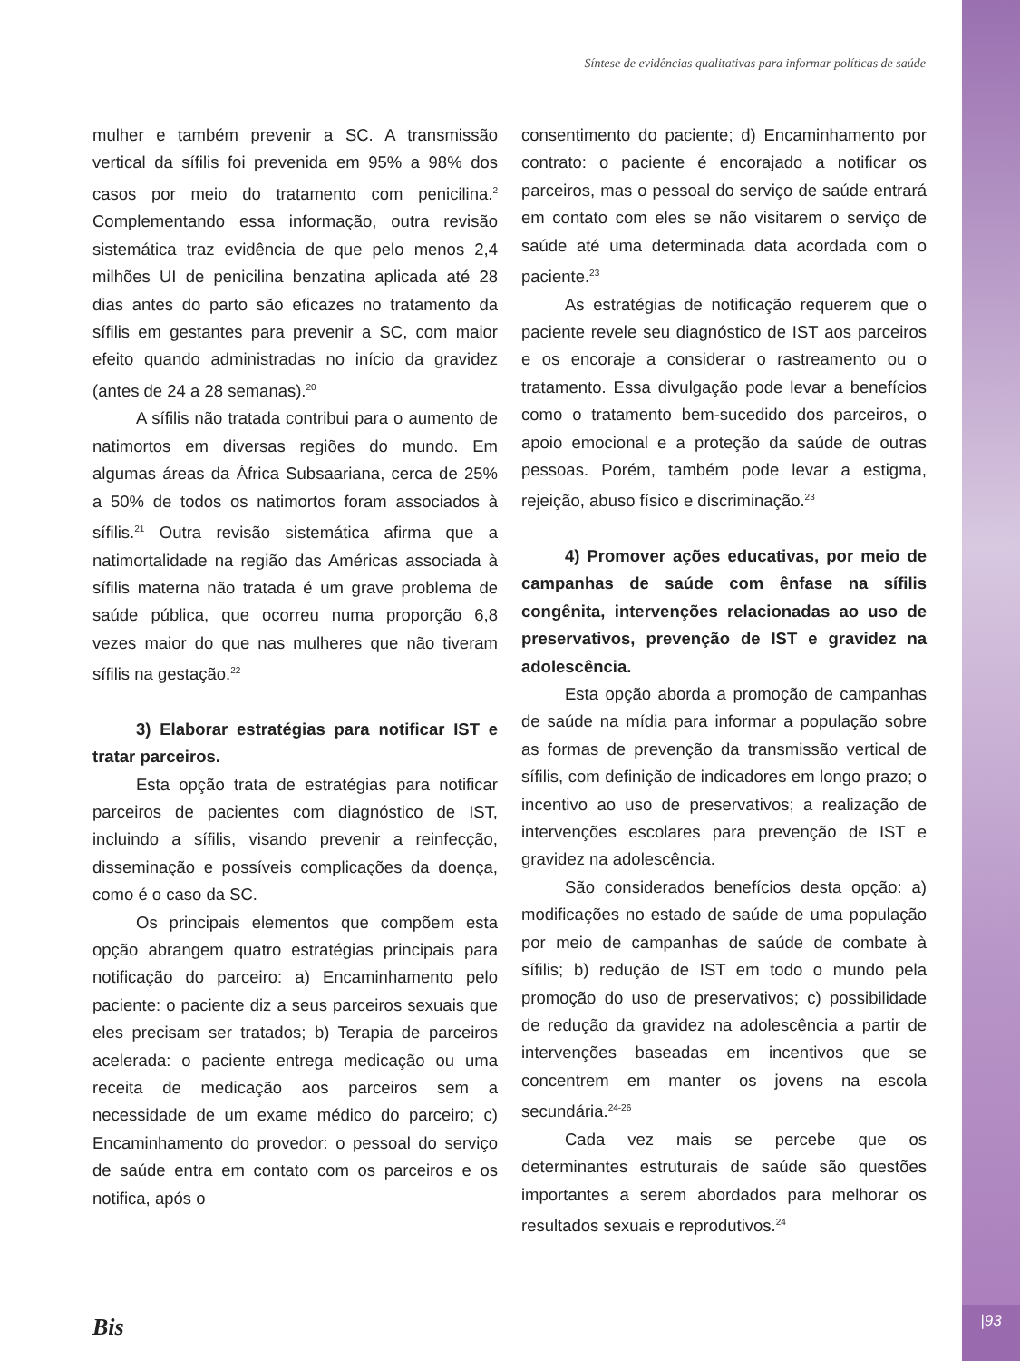Síntese de evidências qualitativas para informar políticas de saúde
mulher e também prevenir a SC. A transmissão vertical da sífilis foi prevenida em 95% a 98% dos casos por meio do tratamento com penicilina.<sup>2</sup> Complementando essa informação, outra revisão sistemática traz evidência de que pelo menos 2,4 milhões UI de penicilina benzatina aplicada até 28 dias antes do parto são eficazes no tratamento da sífilis em gestantes para prevenir a SC, com maior efeito quando administradas no início da gravidez (antes de 24 a 28 semanas).<sup>20</sup>
A sífilis não tratada contribui para o aumento de natimortos em diversas regiões do mundo. Em algumas áreas da África Subsaariana, cerca de 25% a 50% de todos os natimortos foram associados à sífilis.<sup>21</sup> Outra revisão sistemática afirma que a natimortalidade na região das Américas associada à sífilis materna não tratada é um grave problema de saúde pública, que ocorreu numa proporção 6,8 vezes maior do que nas mulheres que não tiveram sífilis na gestação.<sup>22</sup>
3) Elaborar estratégias para notificar IST e tratar parceiros.
Esta opção trata de estratégias para notificar parceiros de pacientes com diagnóstico de IST, incluindo a sífilis, visando prevenir a reinfecção, disseminação e possíveis complicações da doença, como é o caso da SC.
Os principais elementos que compõem esta opção abrangem quatro estratégias principais para notificação do parceiro: a) Encaminhamento pelo paciente: o paciente diz a seus parceiros sexuais que eles precisam ser tratados; b) Terapia de parceiros acelerada: o paciente entrega medicação ou uma receita de medicação aos parceiros sem a necessidade de um exame médico do parceiro; c) Encaminhamento do provedor: o pessoal do serviço de saúde entra em contato com os parceiros e os notifica, após o
consentimento do paciente; d) Encaminhamento por contrato: o paciente é encorajado a notificar os parceiros, mas o pessoal do serviço de saúde entrará em contato com eles se não visitarem o serviço de saúde até uma determinada data acordada com o paciente.<sup>23</sup>
As estratégias de notificação requerem que o paciente revele seu diagnóstico de IST aos parceiros e os encoraje a considerar o rastreamento ou o tratamento. Essa divulgação pode levar a benefícios como o tratamento bem-sucedido dos parceiros, o apoio emocional e a proteção da saúde de outras pessoas. Porém, também pode levar a estigma, rejeição, abuso físico e discriminação.<sup>23</sup>
4) Promover ações educativas, por meio de campanhas de saúde com ênfase na sífilis congênita, intervenções relacionadas ao uso de preservativos, prevenção de IST e gravidez na adolescência.
Esta opção aborda a promoção de campanhas de saúde na mídia para informar a população sobre as formas de prevenção da transmissão vertical de sífilis, com definição de indicadores em longo prazo; o incentivo ao uso de preservativos; a realização de intervenções escolares para prevenção de IST e gravidez na adolescência.
São considerados benefícios desta opção: a) modificações no estado de saúde de uma população por meio de campanhas de saúde de combate à sífilis; b) redução de IST em todo o mundo pela promoção do uso de preservativos; c) possibilidade de redução da gravidez na adolescência a partir de intervenções baseadas em incentivos que se concentrem em manter os jovens na escola secundária.<sup>24-26</sup>
Cada vez mais se percebe que os determinantes estruturais de saúde são questões importantes a serem abordados para melhorar os resultados sexuais e reprodutivos.<sup>24</sup>
Bis |93